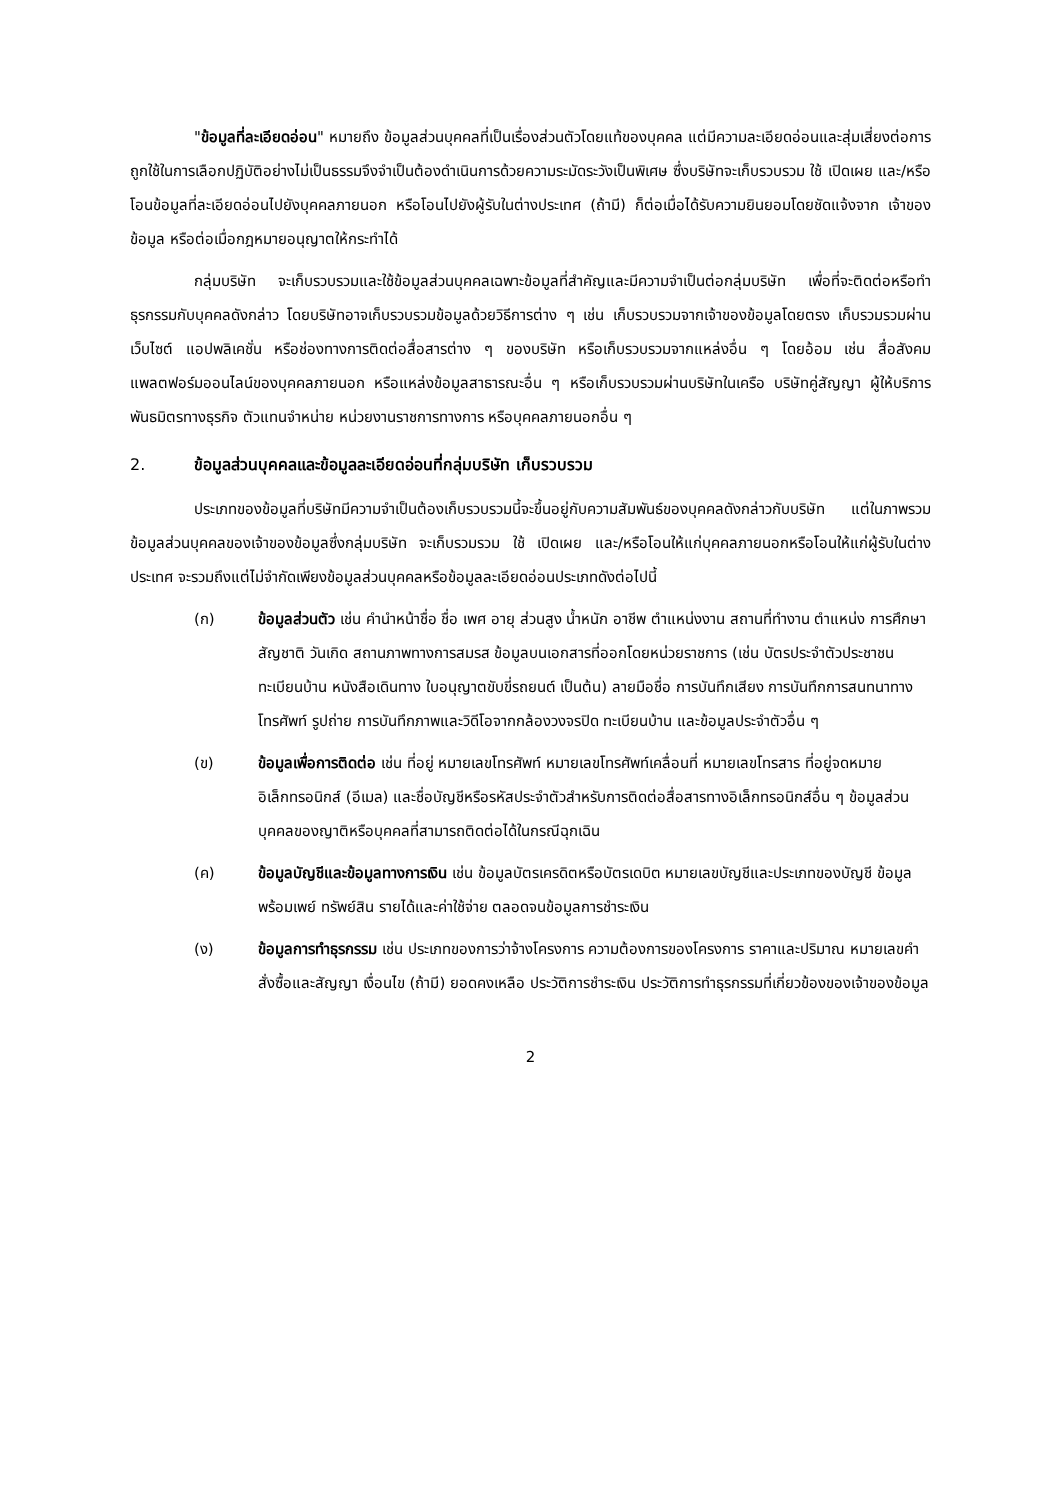"ข้อมูลที่ละเอียดอ่อน" หมายถึง ข้อมูลส่วนบุคคลที่เป็นเรื่องส่วนตัวโดยแท้ของบุคคล แต่มีความละเอียดอ่อนและสุ่มเสี่ยงต่อการถูกใช้ในการเลือกปฏิบัติอย่างไม่เป็นธรรมจึงจำเป็นต้องดำเนินการด้วยความระมัดระวังเป็นพิเศษ ซึ่งบริษัทจะเก็บรวบรวม ใช้ เปิดเผย และ/หรือโอนข้อมูลที่ละเอียดอ่อนไปยังบุคคลภายนอก หรือโอนไปยังผู้รับในต่างประเทศ (ถ้ามี) ก็ต่อเมื่อได้รับความยินยอมโดยชัดแจ้งจาก เจ้าของข้อมูล หรือต่อเมื่อกฎหมายอนุญาตให้กระทำได้
กลุ่มบริษัท จะเก็บรวบรวมและใช้ข้อมูลส่วนบุคคลเฉพาะข้อมูลที่สำคัญและมีความจำเป็นต่อกลุ่มบริษัท เพื่อที่จะติดต่อหรือทำธุรกรรมกับบุคคลดังกล่าว โดยบริษัทอาจเก็บรวบรวมข้อมูลด้วยวิธีการต่าง ๆ เช่น เก็บรวบรวมจากเจ้าของข้อมูลโดยตรง เก็บรวมรวมผ่านเว็บไซต์ แอปพลิเคชั่น หรือช่องทางการติดต่อสื่อสารต่าง ๆ ของบริษัท หรือเก็บรวบรวมจากแหล่งอื่น ๆ โดยอ้อม เช่น สื่อสังคม แพลตฟอร์มออนไลน์ของบุคคลภายนอก หรือแหล่งข้อมูลสาธารณะอื่น ๆ หรือเก็บรวบรวมผ่านบริษัทในเครือ บริษัทคู่สัญญา ผู้ให้บริการ พันธมิตรทางธุรกิจ ตัวแทนจำหน่าย หน่วยงานราชการทางการ หรือบุคคลภายนอกอื่น ๆ
2. ข้อมูลส่วนบุคคลและข้อมูลละเอียดอ่อนที่กลุ่มบริษัท เก็บรวบรวม
ประเภทของข้อมูลที่บริษัทมีความจำเป็นต้องเก็บรวบรวมนี้จะขึ้นอยู่กับความสัมพันธ์ของบุคคลดังกล่าวกับบริษัท แต่ในภาพรวมข้อมูลส่วนบุคคลของเจ้าของข้อมูลซึ่งกลุ่มบริษัท จะเก็บรวมรวม ใช้ เปิดเผย และ/หรือโอนให้แก่บุคคลภายนอกหรือโอนให้แก่ผู้รับในต่างประเทศ จะรวมถึงแต่ไม่จำกัดเพียงข้อมูลส่วนบุคคลหรือข้อมูลละเอียดอ่อนประเภทดังต่อไปนี้
(ก) ข้อมูลส่วนตัว เช่น คำนำหน้าชื่อ ชื่อ เพศ อายุ ส่วนสูง น้ำหนัก อาชีพ ตำแหน่งงาน สถานที่ทำงาน ตำแหน่ง การศึกษา สัญชาติ วันเกิด สถานภาพทางการสมรส ข้อมูลบนเอกสารที่ออกโดยหน่วยราชการ (เช่น บัตรประจำตัวประชาชน ทะเบียนบ้าน หนังสือเดินทาง ใบอนุญาตขับขี่รถยนต์ เป็นต้น) ลายมือชื่อ การบันทึกเสียง การบันทึกการสนทนาทางโทรศัพท์ รูปถ่าย การบันทึกภาพและวิดีโอจากกล้องวงจรปิด ทะเบียนบ้าน และข้อมูลประจำตัวอื่น ๆ
(ข) ข้อมูลเพื่อการติดต่อ เช่น ที่อยู่ หมายเลขโทรศัพท์ หมายเลขโทรศัพท์เคลื่อนที่ หมายเลขโทรสาร ที่อยู่จดหมายอิเล็กทรอนิกส์ (อีเมล) และชื่อบัญชีหรือรหัสประจำตัวสำหรับการติดต่อสื่อสารทางอิเล็กทรอนิกส์อื่น ๆ ข้อมูลส่วนบุคคลของญาติหรือบุคคลที่สามารถติดต่อได้ในกรณีฉุกเฉิน
(ค) ข้อมูลบัญชีและข้อมูลทางการเงิน เช่น ข้อมูลบัตรเครดิตหรือบัตรเดบิต หมายเลขบัญชีและประเภทของบัญชี ข้อมูลพร้อมเพย์ ทรัพย์สิน รายได้และค่าใช้จ่าย ตลอดจนข้อมูลการชำระเงิน
(ง) ข้อมูลการทำธุรกรรม เช่น ประเภทของการว่าจ้างโครงการ ความต้องการของโครงการ ราคาและปริมาณ หมายเลขคำสั่งซื้อและสัญญา เงื่อนไข (ถ้ามี) ยอดคงเหลือ ประวัติการชำระเงิน ประวัติการทำธุรกรรมที่เกี่ยวข้องของเจ้าของข้อมูล
2